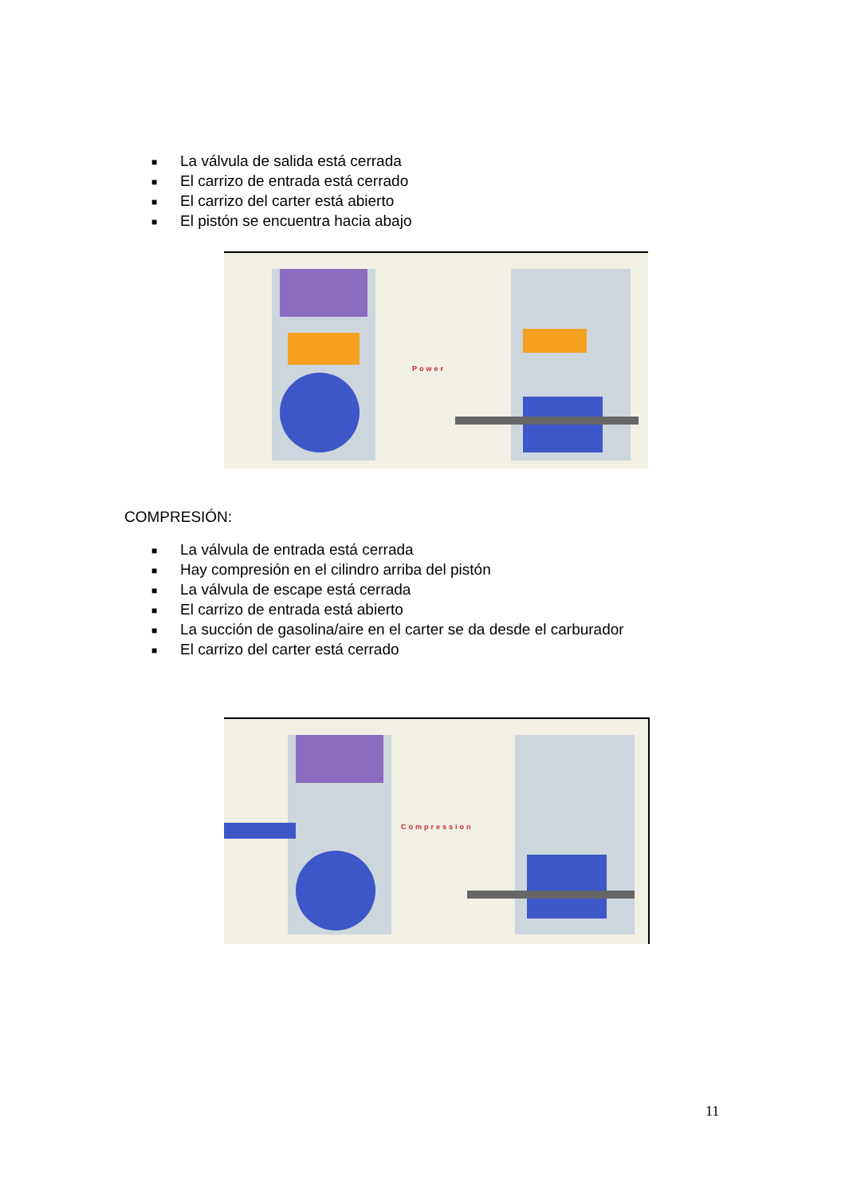■ La válvula de salida está cerrada
■ El carrizo de entrada está cerrado
■ El carrizo del carter está abierto
■ El pistón se encuentra hacia abajo
Power
COMPRESIÓN:
■ La válvula de entrada está cerrada
■ Hay compresión en el cilindro arriba del pistón
■ La válvula de escape está cerrada
■ El carrizo de entrada está abierto
■ La succión de gasolina/aire en el carter se da desde el carburador
■ El carrizo del carter está cerrado
Compression
11